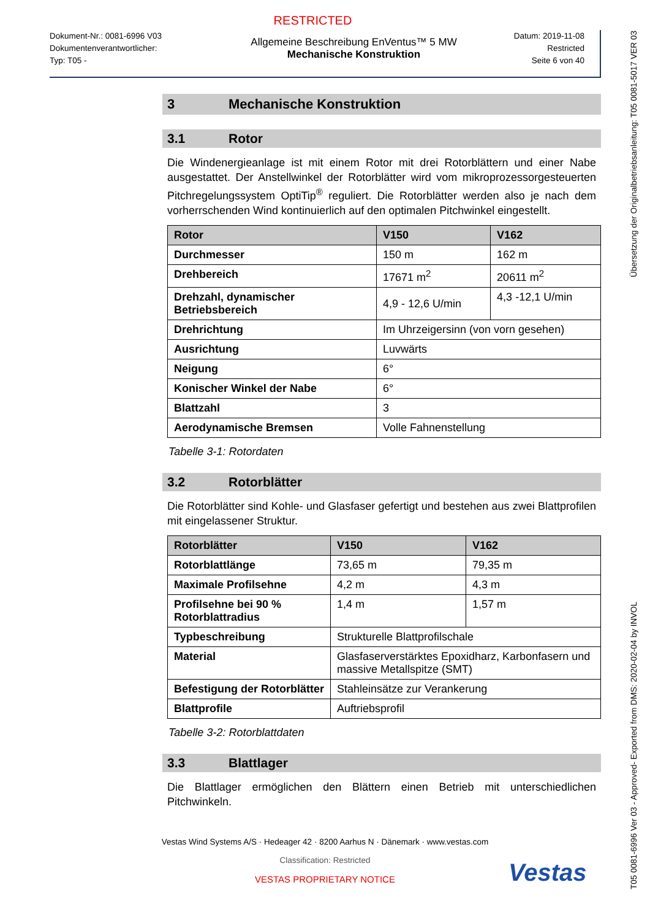RESTRICTED
Dokument-Nr.: 0081-6996 V03
Dokumentenverantwortlicher:
Typ: T05 -
Allgemeine Beschreibung EnVentus™ 5 MW
Mechanische Konstruktion
Datum: 2019-11-08
Restricted
Seite 6 von 40
3 Mechanische Konstruktion
3.1 Rotor
Die Windenergieanlage ist mit einem Rotor mit drei Rotorblättern und einer Nabe ausgestattet. Der Anstellwinkel der Rotorblätter wird vom mikroprozessorgesteuerten Pitchregelungssystem OptiTip<sup>®</sup> reguliert. Die Rotorblätter werden also je nach dem vorherrschenden Wind kontinuierlich auf den optimalen Pitchwinkel eingestellt.
| Rotor | V150 | V162 |
| --- | --- | --- |
| Durchmesser | 150 m | 162 m |
| Drehbereich | 17671 m<sup>2</sup> | 20611 m<sup>2</sup> |
| Drehzahl, dynamischer Betriebsbereich | 4,9 - 12,6 U/min | 4,3 -12,1 U/min |
| Drehrichtung | Im Uhrzeigersinn (von vorn gesehen) | |
| Ausrichtung | Luvwärts | |
| Neigung | 6° | |
| Konischer Winkel der Nabe | 6° | |
| Blattzahl | 3 | |
| Aerodynamische Bremsen | Volle Fahnenstellung | |
Tabelle 3-1: Rotordaten
3.2 Rotorblätter
Die Rotorblätter sind Kohle- und Glasfaser gefertigt und bestehen aus zwei Blattprofilen mit eingelassener Struktur.
| Rotorblätter | V150 | V162 |
| --- | --- | --- |
| Rotorblattlänge | 73,65 m | 79,35 m |
| Maximale Profilsehne | 4,2 m | 4,3 m |
| Profilsehne bei 90 % Rotorblattradius | 1,4 m | 1,57 m |
| Typbeschreibung | Strukturelle Blattprofilschale | |
| Material | Glasfaserverstärktes Epoxidharz, Karbonfasern und massive Metallspitze (SMT) | |
| Befestigung der Rotorblätter | Stahleinsätze zur Verankerung | |
| Blattprofile | Auftriebsprofil | |
Tabelle 3-2: Rotorblattdaten
3.3 Blattlager
Die Blattlager ermöglichen den Blättern einen Betrieb mit unterschiedlichen Pitchwinkeln.
Vestas Wind Systems A/S · Hedeager 42 · 8200 Aarhus N · Dänemark · www.vestas.com
Classification: Restricted
VESTAS PROPRIETARY NOTICE
Vestas
T05 0081-6996 Ver 03 - Approved- Exported from DMS: 2020-02-04 by INVOL Übersetzung der Originalbetriebsanleitung: T05 0081-5017 VER 03